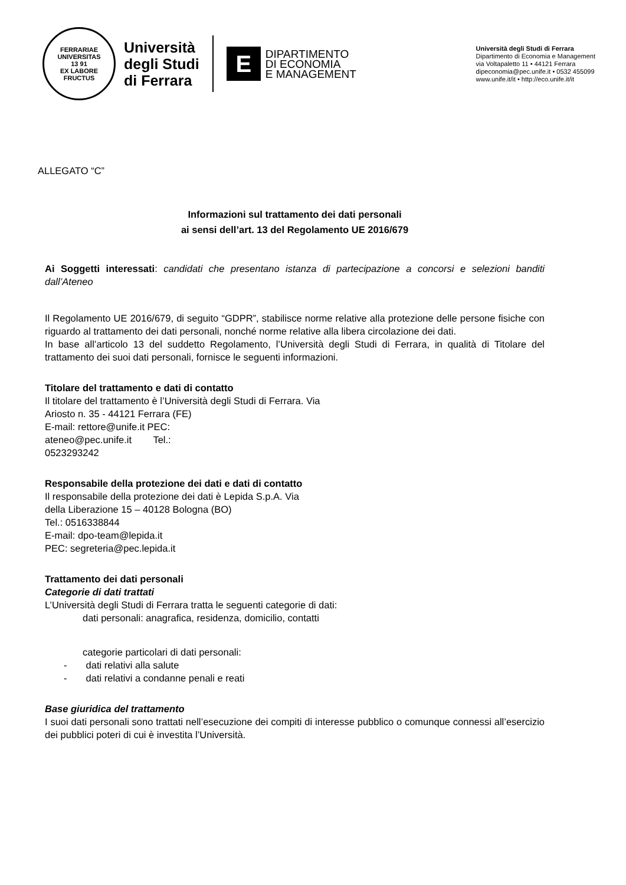FERRARIAE UNIVERSITAS
13 91
EX LABORE FRUCTUS
Università
degli Studi
di Ferrara
E
DIPARTIMENTO
DI ECONOMIA
E MANAGEMENT
Università degli Studi di Ferrara
Dipartimento di Economia e Management
via Voltapaletto 11 • 44121 Ferrara
dipeconomia@pec.unife.it • 0532 455099
www.unife.it/it • http://eco.unife.it/it
ALLEGATO “C”
Informazioni sul trattamento dei dati personali
ai sensi dell’art. 13 del Regolamento UE 2016/679
Ai Soggetti interessati: candidati che presentano istanza di partecipazione a concorsi e selezioni banditi dall’Ateneo
Il Regolamento UE 2016/679, di seguito “GDPR”, stabilisce norme relative alla protezione delle persone fisiche con riguardo al trattamento dei dati personali, nonché norme relative alla libera circolazione dei dati.
In base all’articolo 13 del suddetto Regolamento, l’Università degli Studi di Ferrara, in qualità di Titolare del trattamento dei suoi dati personali, fornisce le seguenti informazioni.
Titolare del trattamento e dati di contatto
Il titolare del trattamento è l’Università degli Studi di Ferrara. Via
Ariosto n. 35 - 44121 Ferrara (FE)
E-mail: rettore@unife.it PEC:
ateneo@pec.unife.it Tel.:
0523293242
Responsabile della protezione dei dati e dati di contatto
Il responsabile della protezione dei dati è Lepida S.p.A. Via
della Liberazione 15 – 40128 Bologna (BO)
Tel.: 0516338844
E-mail: dpo-team@lepida.it
PEC: segreteria@pec.lepida.it
Trattamento dei dati personali
Categorie di dati trattati
L’Università degli Studi di Ferrara tratta le seguenti categorie di dati:
dati personali: anagrafica, residenza, domicilio, contatti
categorie particolari di dati personali:
- dati relativi alla salute
- dati relativi a condanne penali e reati
Base giuridica del trattamento
I suoi dati personali sono trattati nell’esecuzione dei compiti di interesse pubblico o comunque connessi all’esercizio dei pubblici poteri di cui è investita l’Università.